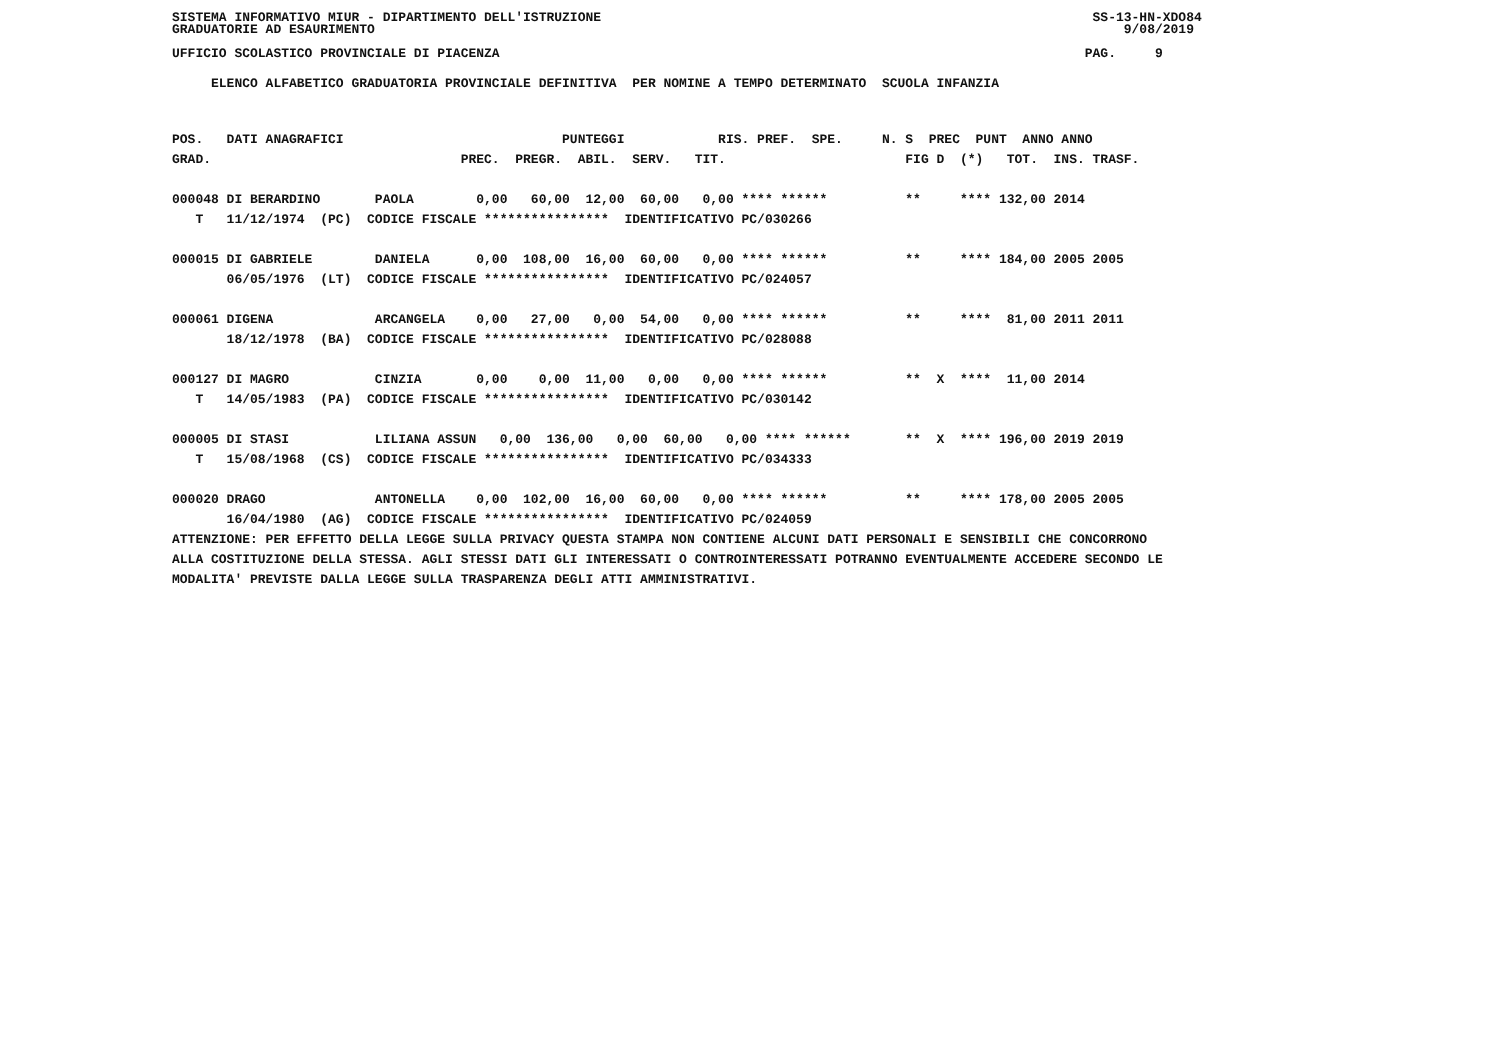SISTEMA INFORMATIVO MIUR - DIPARTIMENTO DELL'ISTRUZIONE                                                               SS-13-HN-XDO84
GRADUATORIE AD ESAURIMENTO                                                                                                9/08/2019

UFFICIO SCOLASTICO PROVINCIALE DI PIACENZA                                                                           PAG.     9
     ELENCO ALFABETICO GRADUATORIA PROVINCIALE DEFINITIVA  PER NOMINE A TEMPO DETERMINATO  SCUOLA INFANZIA
POS.   DATI ANAGRAFICI                            PUNTEGGI            RIS. PREF.  SPE.     N. S  PREC  PUNT  ANNO ANNO
GRAD.                                PREC.  PREGR.  ABIL.  SERV.   TIT.                       FIG D  (*)   TOT.  INS. TRASF.

000048 DI BERARDINO       PAOLA        0,00   60,00  12,00  60,00   0,00 **** ******          **     **** 132,00 2014
   T   11/12/1974  (PC)  CODICE FISCALE ****************  IDENTIFICATIVO PC/030266

000015 DI GABRIELE        DANIELA      0,00  108,00  16,00  60,00   0,00 **** ******          **     **** 184,00 2005 2005
       06/05/1976  (LT)  CODICE FISCALE ****************  IDENTIFICATIVO PC/024057

000061 DIGENA             ARCANGELA    0,00   27,00   0,00  54,00   0,00 **** ******          **     ****  81,00 2011 2011
       18/12/1978  (BA)  CODICE FISCALE ****************  IDENTIFICATIVO PC/028088

000127 DI MAGRO           CINZIA       0,00    0,00  11,00   0,00   0,00 **** ******          **  X  ****  11,00 2014
   T   14/05/1983  (PA)  CODICE FISCALE ****************  IDENTIFICATIVO PC/030142

000005 DI STASI           LILIANA ASSUN   0,00  136,00   0,00  60,00   0,00 **** ******       **  X  **** 196,00 2019 2019
   T   15/08/1968  (CS)  CODICE FISCALE ****************  IDENTIFICATIVO PC/034333

000020 DRAGO              ANTONELLA    0,00  102,00  16,00  60,00   0,00 **** ******          **     **** 178,00 2005 2005
       16/04/1980  (AG)  CODICE FISCALE ****************  IDENTIFICATIVO PC/024059
ATTENZIONE: PER EFFETTO DELLA LEGGE SULLA PRIVACY QUESTA STAMPA NON CONTIENE ALCUNI DATI PERSONALI E SENSIBILI CHE CONCORRONO
ALLA COSTITUZIONE DELLA STESSA. AGLI STESSI DATI GLI INTERESSATI O CONTROINTERESSATI POTRANNO EVENTUALMENTE ACCEDERE SECONDO LE
MODALITA' PREVISTE DALLA LEGGE SULLA TRASPARENZA DEGLI ATTI AMMINISTRATIVI.